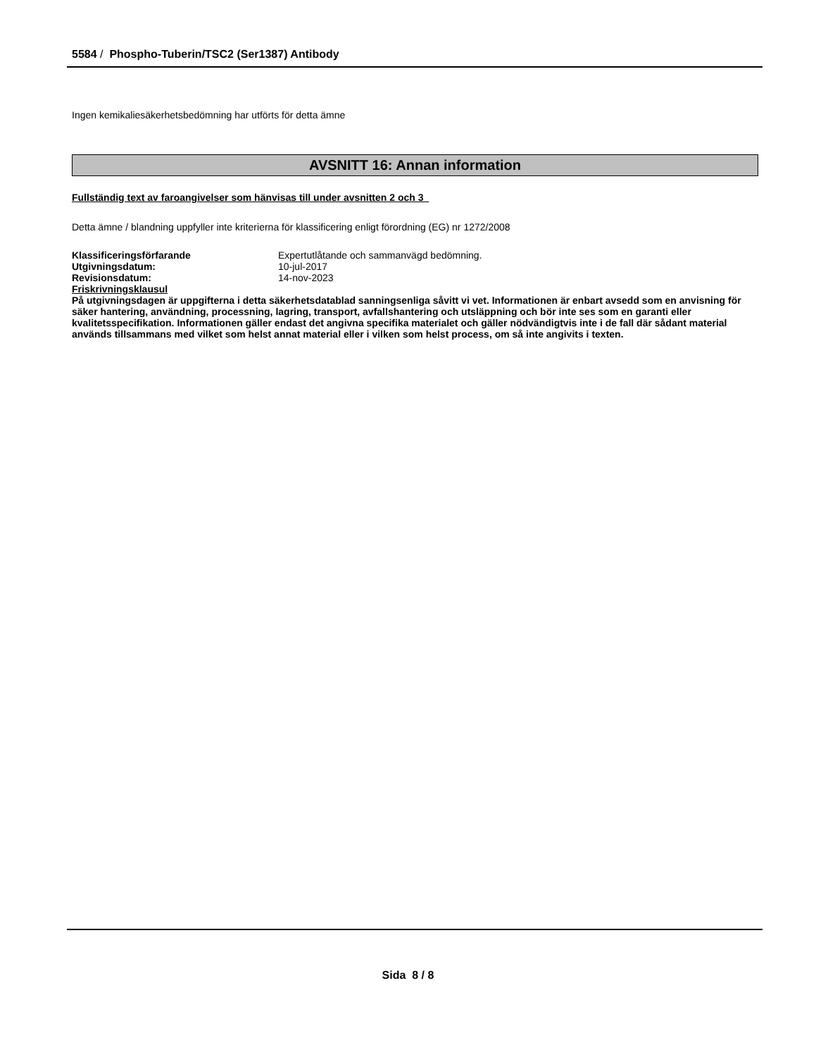5584 / Phospho-Tuberin/TSC2 (Ser1387) Antibody
Ingen kemikaliesäkerhetsbedömning har utförts för detta ämne
AVSNITT 16: Annan information
Fullständig text av faroangivelser som hänvisas till under avsnitten 2 och 3
Detta ämne / blandning uppfyller inte kriterierna för klassificering enligt förordning (EG) nr 1272/2008
| Klassificeringsförfarande | Expertutlåtande och sammanvägd bedömning. |
| Utgivningsdatum: | 10-jul-2017 |
| Revisionsdatum: | 14-nov-2023 |
Friskrivningsklausul
På utgivningsdagen är uppgifterna i detta säkerhetsdatablad sanningsenliga såvitt vi vet. Informationen är enbart avsedd som en anvisning för säker hantering, användning, processning, lagring, transport, avfallshantering och utsläppning och bör inte ses som en garanti eller kvalitetsspecifikation. Informationen gäller endast det angivna specifika materialet och gäller nödvändigtvis inte i de fall där sådant material används tillsammans med vilket som helst annat material eller i vilken som helst process, om så inte angivits i texten.
Sida 8 / 8